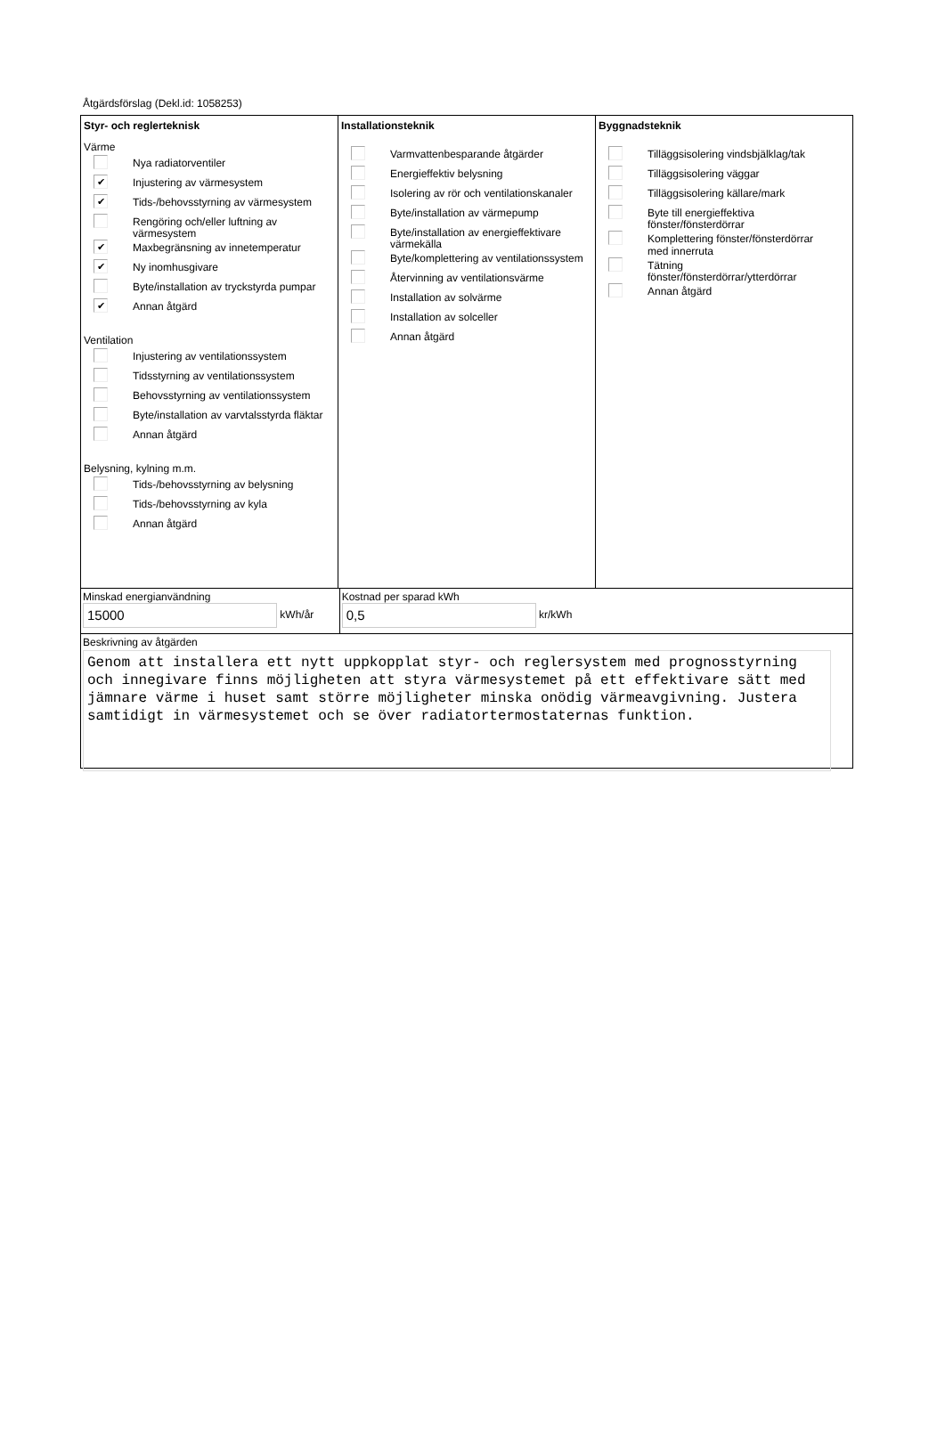Åtgärdsförslag (Dekl.id: 1058253)
Styr- och reglerteknisk
Värme
Nya radiatorventiler
✔ Injustering av värmesystem
✔ Tids-/behovsstyrning av värmesystem
Rengöring och/eller luftning av
värmesystem
✔ Maxbegränsning av innetemperatur
✔ Ny inomhusgivare
Byte/installation av tryckstyrda pumpar
✔ Annan åtgärd
Ventilation
Injustering av ventilationssystem
Tidsstyrning av ventilationssystem
Behovsstyrning av ventilationssystem
Byte/installation av varvtalsstyrda fläktar
Annan åtgärd
Belysning, kylning m.m.
Tids-/behovsstyrning av belysning
Tids-/behovsstyrning av kyla
Annan åtgärd
Installationsteknik
Varmvattenbesparande åtgärder
Energieffektiv belysning
Isolering av rör och ventilationskanaler
Byte/installation av värmepump
Byte/installation av energieffektivare
värmekälla
Byte/komplettering av ventilationssystem
Återvinning av ventilationsvärme
Installation av solvärme
Installation av solceller
Annan åtgärd
Byggnadsteknik
Tilläggsisolering vindsbjälklag/tak
Tilläggsisolering väggar
Tilläggsisolering källare/mark
Byte till energieffektiva
fönster/fönsterdörrar
Komplettering fönster/fönsterdörrar
med innerruta
Tätning
fönster/fönsterdörrar/ytterdörrar
Annan åtgärd
Minskad energianvändning
15000 kWh/år
Kostnad per sparad kWh
0,5 kr/kWh
Beskrivning av åtgärden
Genom att installera ett nytt uppkopplat styr- och reglersystem med prognosstyrning och innegivare finns möjligheten att styra värmesystemet på ett effektivare sätt med jämnare värme i huset samt större möjligheter minska onödig värmeavgivning. Justera samtidigt in värmesystemet och se över radiatortermostaternas funktion.